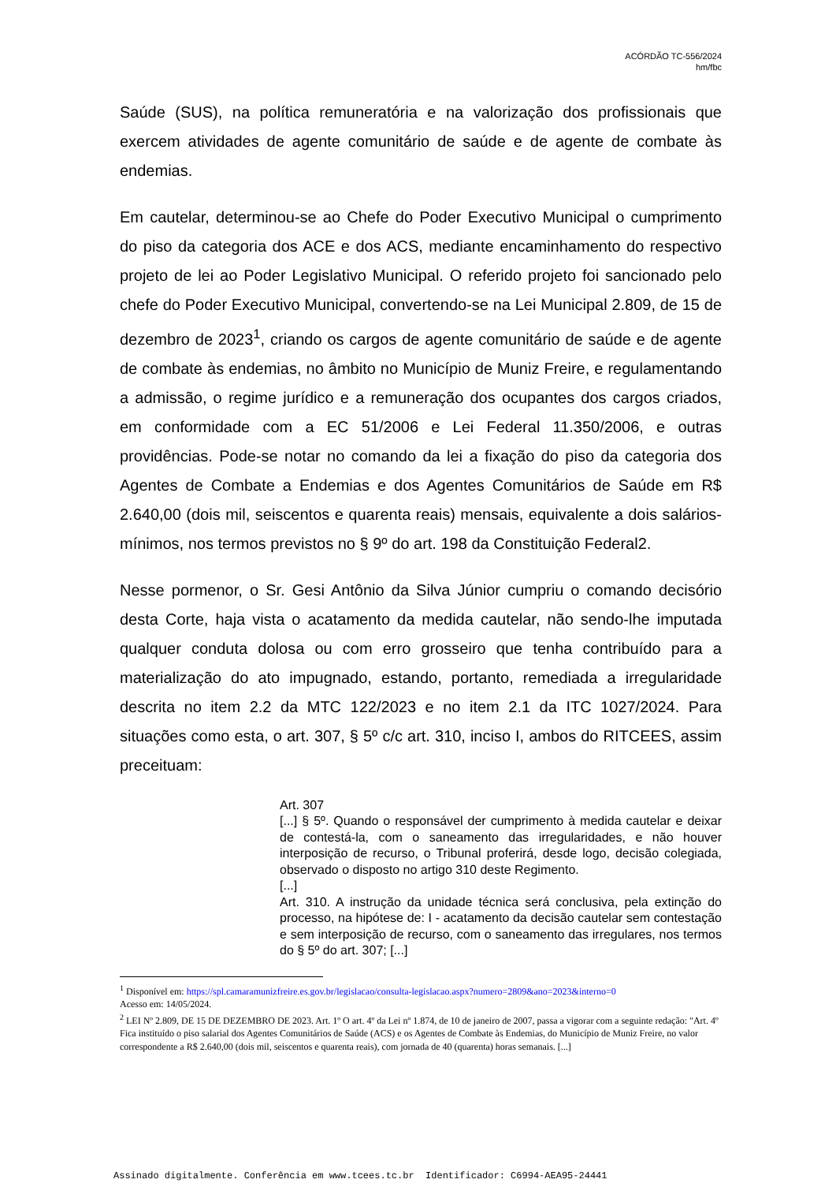ACÓRDÃO TC-556/2024
hm/fbc
Saúde (SUS), na política remuneratória e na valorização dos profissionais que exercem atividades de agente comunitário de saúde e de agente de combate às endemias.
Em cautelar, determinou-se ao Chefe do Poder Executivo Municipal o cumprimento do piso da categoria dos ACE e dos ACS, mediante encaminhamento do respectivo projeto de lei ao Poder Legislativo Municipal. O referido projeto foi sancionado pelo chefe do Poder Executivo Municipal, convertendo-se na Lei Municipal 2.809, de 15 de dezembro de 2023<sup>1</sup>, criando os cargos de agente comunitário de saúde e de agente de combate às endemias, no âmbito no Município de Muniz Freire, e regulamentando a admissão, o regime jurídico e a remuneração dos ocupantes dos cargos criados, em conformidade com a EC 51/2006 e Lei Federal 11.350/2006, e outras providências. Pode-se notar no comando da lei a fixação do piso da categoria dos Agentes de Combate a Endemias e dos Agentes Comunitários de Saúde em R$ 2.640,00 (dois mil, seiscentos e quarenta reais) mensais, equivalente a dois salários-mínimos, nos termos previstos no § 9º do art. 198 da Constituição Federal2.
Nesse pormenor, o Sr. Gesi Antônio da Silva Júnior cumpriu o comando decisório desta Corte, haja vista o acatamento da medida cautelar, não sendo-lhe imputada qualquer conduta dolosa ou com erro grosseiro que tenha contribuído para a materialização do ato impugnado, estando, portanto, remediada a irregularidade descrita no item 2.2 da MTC 122/2023 e no item 2.1 da ITC 1027/2024. Para situações como esta, o art. 307, § 5º c/c art. 310, inciso I, ambos do RITCEES, assim preceituam:
Art. 307
[...] § 5º. Quando o responsável der cumprimento à medida cautelar e deixar de contestá-la, com o saneamento das irregularidades, e não houver interposição de recurso, o Tribunal proferirá, desde logo, decisão colegiada, observado o disposto no artigo 310 deste Regimento.
[...]
Art. 310. A instrução da unidade técnica será conclusiva, pela extinção do processo, na hipótese de: I - acatamento da decisão cautelar sem contestação e sem interposição de recurso, com o saneamento das irregulares, nos termos do § 5º do art. 307; [...]
<sup>1</sup> Disponível em: https://spl.camaramunizfreire.es.gov.br/legislacao/consulta-legislacao.aspx?numero=2809&ano=2023&interno=0
Acesso em: 14/05/2024.
<sup>2</sup> LEI Nº 2.809, DE 15 DE DEZEMBRO DE 2023. Art. 1º O art. 4º da Lei nº 1.874, de 10 de janeiro de 2007, passa a vigorar com a seguinte redação: "Art. 4º Fica instituído o piso salarial dos Agentes Comunitários de Saúde (ACS) e os Agentes de Combate às Endemias, do Município de Muniz Freire, no valor correspondente a R$ 2.640,00 (dois mil, seiscentos e quarenta reais), com jornada de 40 (quarenta) horas semanais. [...]
Assinado digitalmente. Conferência em www.tcees.tc.br Identificador: C6994-AEA95-24441